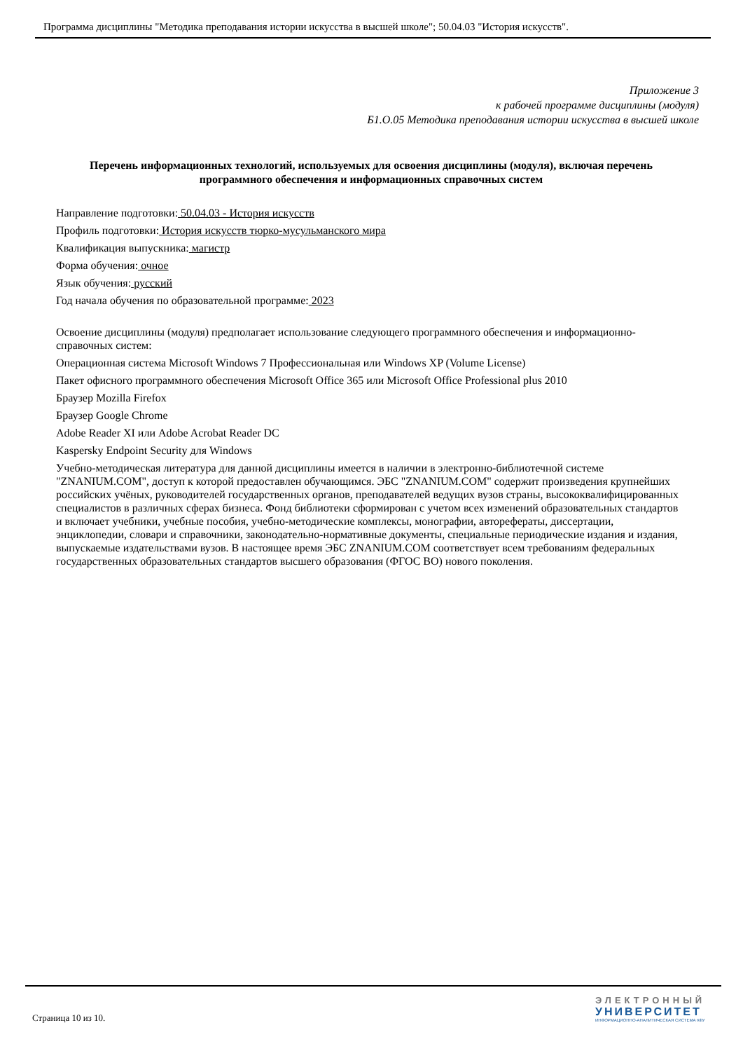Программа дисциплины "Методика преподавания истории искусства в высшей школе"; 50.04.03 "История искусств".
Приложение 3
к рабочей программе дисциплины (модуля)
Б1.О.05 Методика преподавания истории искусства в высшей школе
Перечень информационных технологий, используемых для освоения дисциплины (модуля), включая перечень программного обеспечения и информационных справочных систем
Направление подготовки: 50.04.03 - История искусств
Профиль подготовки: История искусств тюрко-мусульманского мира
Квалификация выпускника: магистр
Форма обучения: очное
Язык обучения: русский
Год начала обучения по образовательной программе: 2023
Освоение дисциплины (модуля) предполагает использование следующего программного обеспечения и информационно-справочных систем:
Операционная система Microsoft Windows 7 Профессиональная или Windows XP (Volume License)
Пакет офисного программного обеспечения Microsoft Office 365 или Microsoft Office Professional plus 2010
Браузер Mozilla Firefox
Браузер Google Chrome
Adobe Reader XI или Adobe Acrobat Reader DC
Kaspersky Endpoint Security для Windows
Учебно-методическая литература для данной дисциплины имеется в наличии в электронно-библиотечной системе "ZNANIUM.COM", доступ к которой предоставлен обучающимся. ЭБС "ZNANIUM.COM" содержит произведения крупнейших российских учёных, руководителей государственных органов, преподавателей ведущих вузов страны, высококвалифицированных специалистов в различных сферах бизнеса. Фонд библиотеки сформирован с учетом всех изменений образовательных стандартов и включает учебники, учебные пособия, учебно-методические комплексы, монографии, авторефераты, диссертации, энциклопедии, словари и справочники, законодательно-нормативные документы, специальные периодические издания и издания, выпускаемые издательствами вузов. В настоящее время ЭБС ZNANIUM.COM соответствует всем требованиям федеральных государственных образовательных стандартов высшего образования (ФГОС ВО) нового поколения.
Страница 10 из 10.
ЭЛЕКТРОННЫЙ
УНИВЕРСИТЕТ
ИНФОРМАЦИОННО-АНАЛИТИЧЕСКАЯ СИСТЕМА КФУ